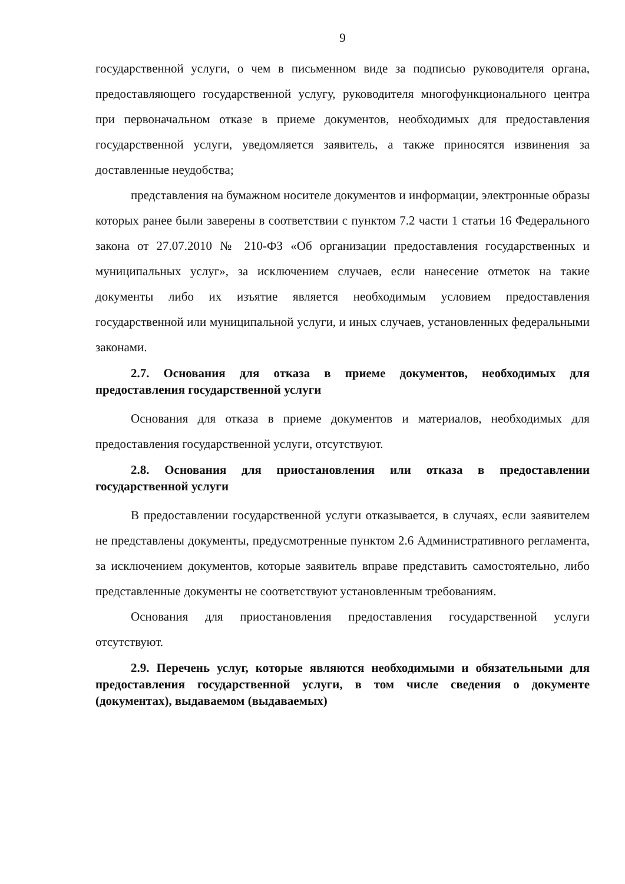9
государственной услуги, о чем в письменном виде за подписью руководителя органа, предоставляющего государственной услугу, руководителя многофункционального центра при первоначальном отказе в приеме документов, необходимых для предоставления государственной услуги, уведомляется заявитель, а также приносятся извинения за доставленные неудобства;
представления на бумажном носителе документов и информации, электронные образы которых ранее были заверены в соответствии с пунктом 7.2 части 1 статьи 16 Федерального закона от 27.07.2010 № 210-ФЗ «Об организации предоставления государственных и муниципальных услуг», за исключением случаев, если нанесение отметок на такие документы либо их изъятие является необходимым условием предоставления государственной или муниципальной услуги, и иных случаев, установленных федеральными законами.
2.7. Основания для отказа в приеме документов, необходимых для предоставления государственной услуги
Основания для отказа в приеме документов и материалов, необходимых для предоставления государственной услуги, отсутствуют.
2.8. Основания для приостановления или отказа в предоставлении государственной услуги
В предоставлении государственной услуги отказывается, в случаях, если заявителем не представлены документы, предусмотренные пунктом 2.6 Административного регламента, за исключением документов, которые заявитель вправе представить самостоятельно, либо представленные документы не соответствуют установленным требованиям.
Основания для приостановления предоставления государственной услуги отсутствуют.
2.9. Перечень услуг, которые являются необходимыми и обязательными для предоставления государственной услуги, в том числе сведения о документе (документах), выдаваемом (выдаваемых)